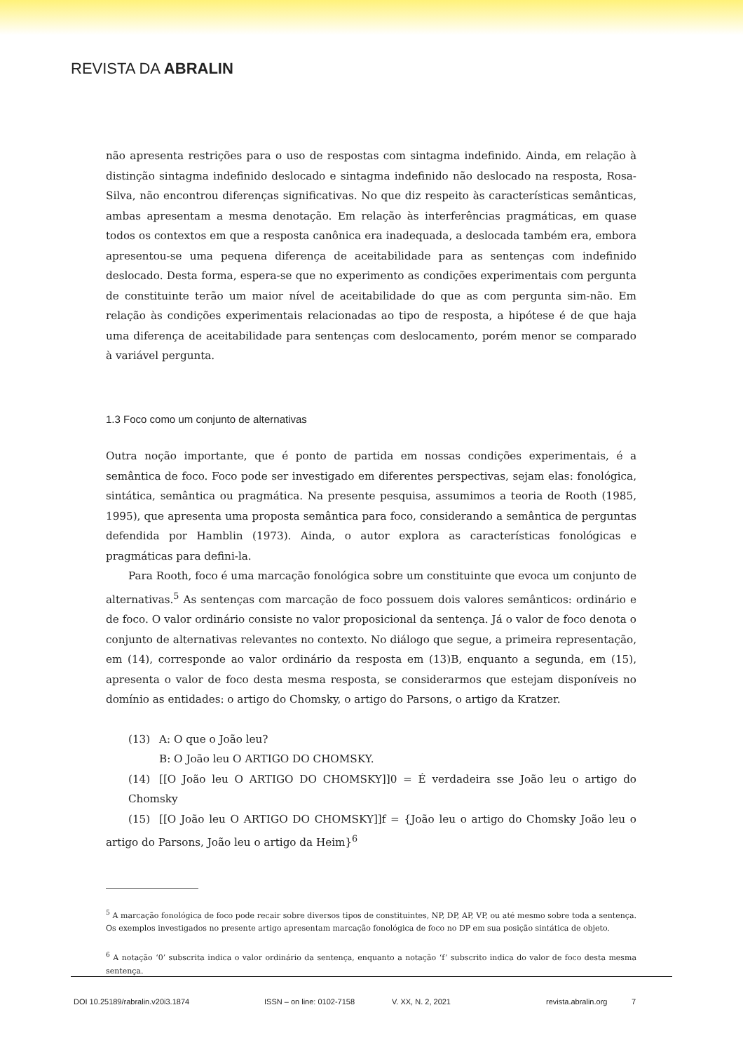REVISTA DA ABRALIN
não apresenta restrições para o uso de respostas com sintagma indefinido. Ainda, em relação à distinção sintagma indefinido deslocado e sintagma indefinido não deslocado na resposta, Rosa-Silva, não encontrou diferenças significativas. No que diz respeito às características semânticas, ambas apresentam a mesma denotação. Em relação às interferências pragmáticas, em quase todos os contextos em que a resposta canônica era inadequada, a deslocada também era, embora apresentou-se uma pequena diferença de aceitabilidade para as sentenças com indefinido deslocado. Desta forma, espera-se que no experimento as condições experimentais com pergunta de constituinte terão um maior nível de aceitabilidade do que as com pergunta sim-não. Em relação às condições experimentais relacionadas ao tipo de resposta, a hipótese é de que haja uma diferença de aceitabilidade para sentenças com deslocamento, porém menor se comparado à variável pergunta.
1.3 Foco como um conjunto de alternativas
Outra noção importante, que é ponto de partida em nossas condições experimentais, é a semântica de foco. Foco pode ser investigado em diferentes perspectivas, sejam elas: fonológica, sintática, semântica ou pragmática. Na presente pesquisa, assumimos a teoria de Rooth (1985, 1995), que apresenta uma proposta semântica para foco, considerando a semântica de perguntas defendida por Hamblin (1973). Ainda, o autor explora as características fonológicas e pragmáticas para defini-la.
Para Rooth, foco é uma marcação fonológica sobre um constituinte que evoca um conjunto de alternativas.<sup>5</sup> As sentenças com marcação de foco possuem dois valores semânticos: ordinário e de foco. O valor ordinário consiste no valor proposicional da sentença. Já o valor de foco denota o conjunto de alternativas relevantes no contexto. No diálogo que segue, a primeira representação, em (14), corresponde ao valor ordinário da resposta em (13)B, enquanto a segunda, em (15), apresenta o valor de foco desta mesma resposta, se considerarmos que estejam disponíveis no domínio as entidades: o artigo do Chomsky, o artigo do Parsons, o artigo da Kratzer.
(13) A: O que o João leu?
B: O João leu O ARTIGO DO CHOMSKY.
(14) [[O João leu O ARTIGO DO CHOMSKY]]0 = É verdadeira sse João leu o artigo do Chomsky
(15) [[O João leu O ARTIGO DO CHOMSKY]]f = {João leu o artigo do Chomsky João leu o artigo do Parsons, João leu o artigo da Heim}<sup>6</sup>
<sup>5</sup> A marcação fonológica de foco pode recair sobre diversos tipos de constituintes, NP, DP, AP, VP, ou até mesmo sobre toda a sentença. Os exemplos investigados no presente artigo apresentam marcação fonológica de foco no DP em sua posição sintática de objeto.
<sup>6</sup> A notação ‘0’ subscrita indica o valor ordinário da sentença, enquanto a notação ‘f’ subscrito indica do valor de foco desta mesma sentença.
DOI 10.25189/rabralin.v20i3.1874 ISSN – on line: 0102-7158 V. XX, N. 2, 2021 revista.abralin.org 7